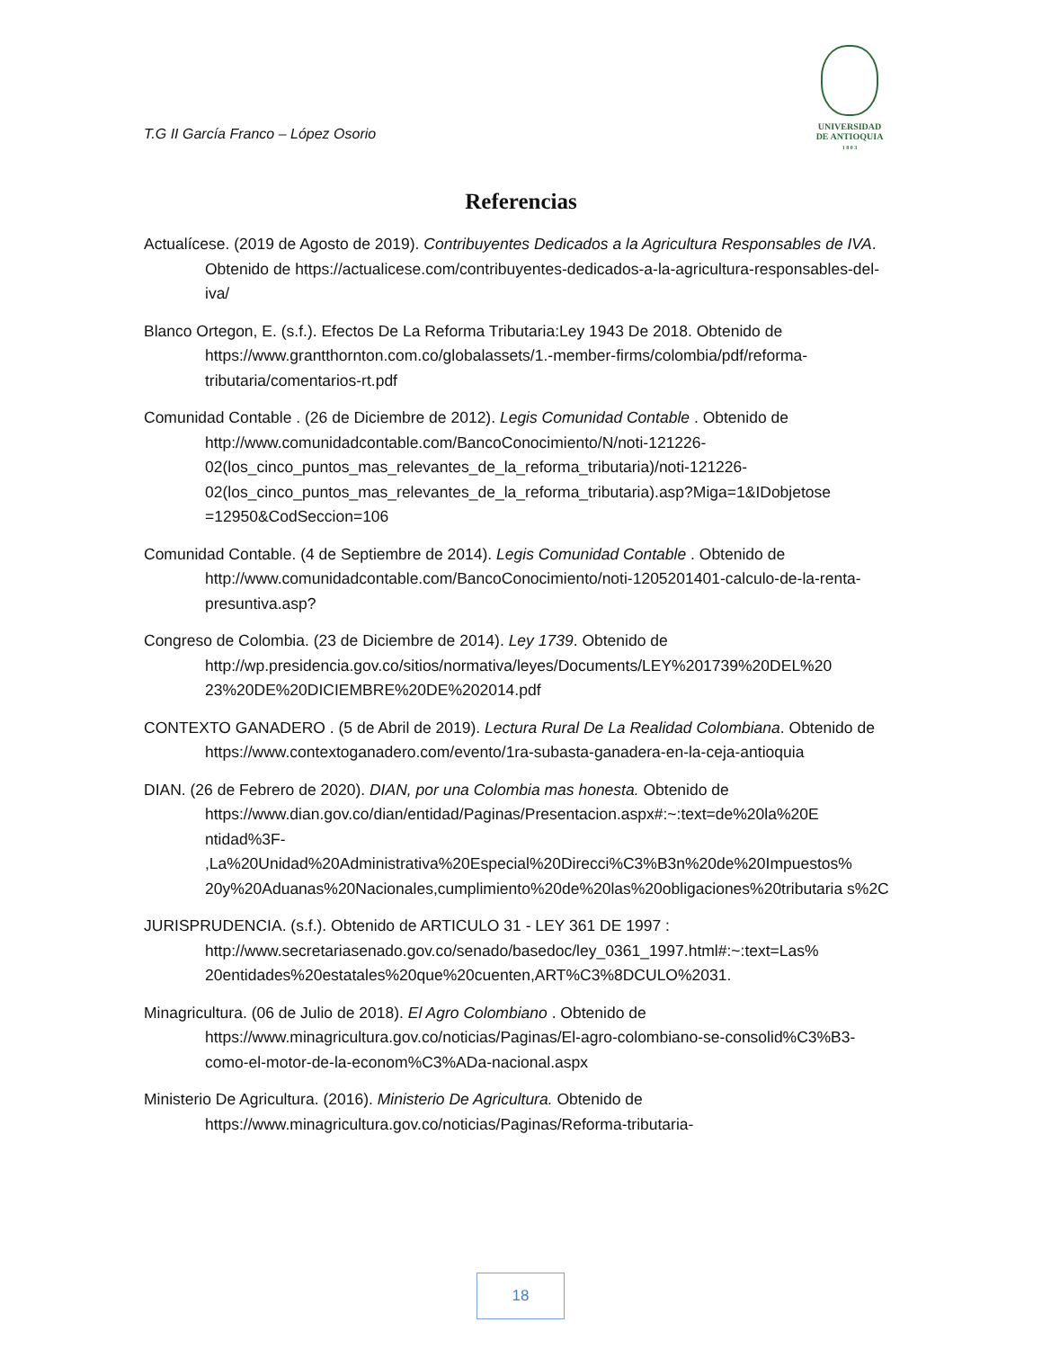T.G II García Franco – López Osorio
UNIVERSIDAD
DE ANTIOQUIA
1 8 0 3
Referencias
Actualícese. (2019 de Agosto de 2019). Contribuyentes Dedicados a la Agricultura Responsables de IVA. Obtenido de https://actualicese.com/contribuyentes-dedicados-a-la-agricultura-responsables-del-iva/
Blanco Ortegon, E. (s.f.). Efectos De La Reforma Tributaria:Ley 1943 De 2018. Obtenido de https://www.grantthornton.com.co/globalassets/1.-member-firms/colombia/pdf/reforma-tributaria/comentarios-rt.pdf
Comunidad Contable . (26 de Diciembre de 2012). Legis Comunidad Contable . Obtenido de http://www.comunidadcontable.com/BancoConocimiento/N/noti-121226-02(los_cinco_puntos_mas_relevantes_de_la_reforma_tributaria)/noti-121226-02(los_cinco_puntos_mas_relevantes_de_la_reforma_tributaria).asp?Miga=1&IDobjetose =12950&CodSeccion=106
Comunidad Contable. (4 de Septiembre de 2014). Legis Comunidad Contable . Obtenido de http://www.comunidadcontable.com/BancoConocimiento/noti-1205201401-calculo-de-la-renta-presuntiva.asp?
Congreso de Colombia. (23 de Diciembre de 2014). Ley 1739. Obtenido de http://wp.presidencia.gov.co/sitios/normativa/leyes/Documents/LEY%201739%20DEL%20 23%20DE%20DICIEMBRE%20DE%202014.pdf
CONTEXTO GANADERO . (5 de Abril de 2019). Lectura Rural De La Realidad Colombiana. Obtenido de https://www.contextoganadero.com/evento/1ra-subasta-ganadera-en-la-ceja-antioquia
DIAN. (26 de Febrero de 2020). DIAN, por una Colombia mas honesta. Obtenido de https://www.dian.gov.co/dian/entidad/Paginas/Presentacion.aspx#:~:text=de%20la%20E ntidad%3F- ,La%20Unidad%20Administrativa%20Especial%20Direcci%C3%B3n%20de%20Impuestos% 20y%20Aduanas%20Nacionales,cumplimiento%20de%20las%20obligaciones%20tributaria s%2C
JURISPRUDENCIA. (s.f.). Obtenido de ARTICULO 31 - LEY 361 DE 1997 : http://www.secretariasenado.gov.co/senado/basedoc/ley_0361_1997.html#:~:text=Las% 20entidades%20estatales%20que%20cuenten,ART%C3%8DCULO%2031.
Minagricultura. (06 de Julio de 2018). El Agro Colombiano . Obtenido de https://www.minagricultura.gov.co/noticias/Paginas/El-agro-colombiano-se-consolid%C3%B3-como-el-motor-de-la-econom%C3%ADa-nacional.aspx
Ministerio De Agricultura. (2016). Ministerio De Agricultura. Obtenido de https://www.minagricultura.gov.co/noticias/Paginas/Reforma-tributaria-
18